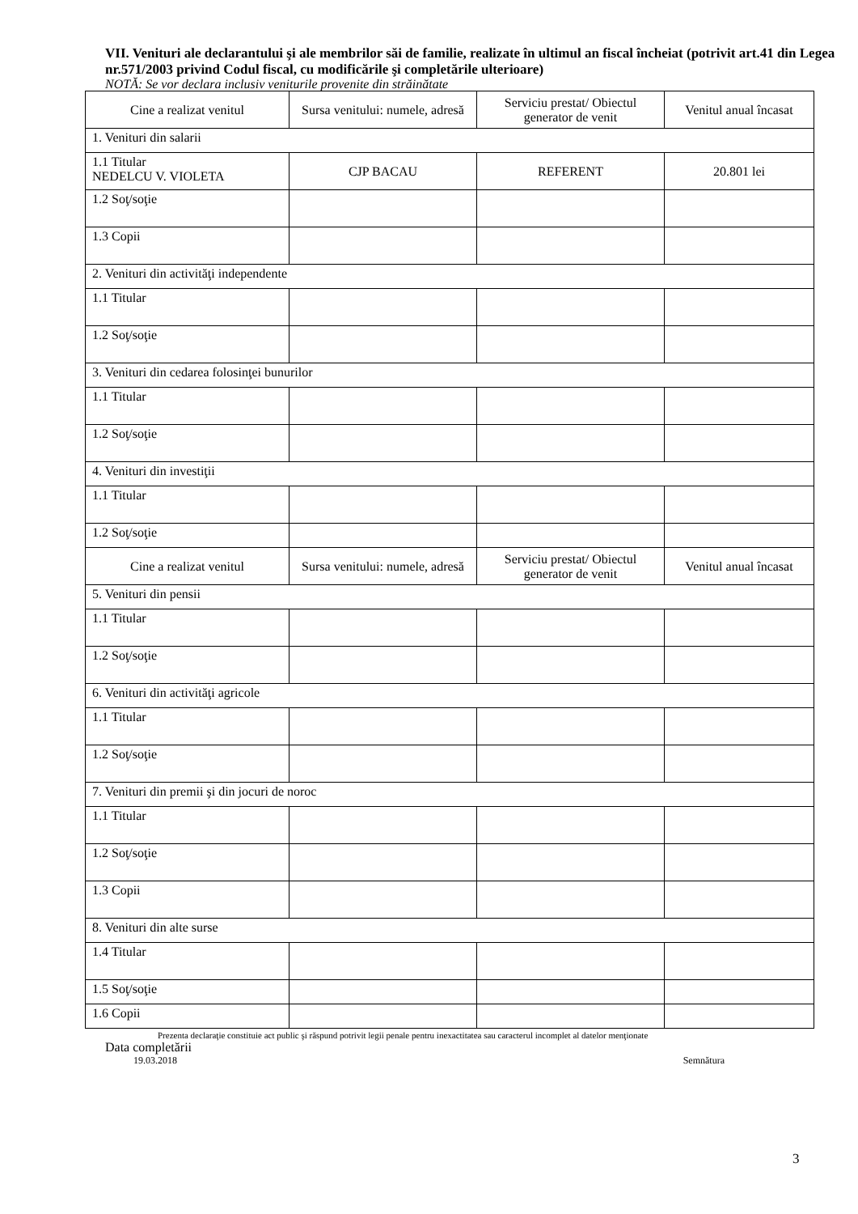VII. Venituri ale declarantului şi ale membrilor săi de familie, realizate în ultimul an fiscal încheiat (potrivit art.41 din Legea nr.571/2003 privind Codul fiscal, cu modificările şi completările ulterioare)
NOTĂ: Se vor declara inclusiv veniturile provenite din străinătate
| Cine a realizat venitul | Sursa venitului: numele, adresă | Serviciu prestat/ Obiectul generator de venit | Venitul anual încasat |
| 1. Venituri din salarii | | | |
| 1.1 Titular NEDELCU V. VIOLETA | CJP BACAU | REFERENT | 20.801 lei |
| 1.2 Soţ/soţie | | | |
| 1.3 Copii | | | |
| 2. Venituri din activităţi independente | | | |
| 1.1 Titular | | | |
| 1.2 Soţ/soţie | | | |
| 3. Venituri din cedarea folosinţei bunurilor | | | |
| 1.1 Titular | | | |
| 1.2 Soţ/soţie | | | |
| 4. Venituri din investiţii | | | |
| 1.1 Titular | | | |
| 1.2 Soţ/soţie | | | |
| Cine a realizat venitul | Sursa venitului: numele, adresă | Serviciu prestat/ Obiectul generator de venit | Venitul anual încasat |
| 5. Venituri din pensii | | | |
| 1.1 Titular | | | |
| 1.2 Soţ/soţie | | | |
| 6. Venituri din activităţi agricole | | | |
| 1.1 Titular | | | |
| 1.2 Soţ/soţie | | | |
| 7. Venituri din premii şi din jocuri de noroc | | | |
| 1.1 Titular | | | |
| 1.2 Soţ/soţie | | | |
| 1.3 Copii | | | |
| 8. Venituri din alte surse | | | |
| 1.4 Titular | | | |
| 1.5 Soţ/soţie | | | |
| 1.6 Copii | | | |
Prezenta declaraţie constituie act public şi răspund potrivit legii penale pentru inexactitatea sau caracterul incomplet al datelor menţionate
Data completării
19.03.2018 Semnătura
3